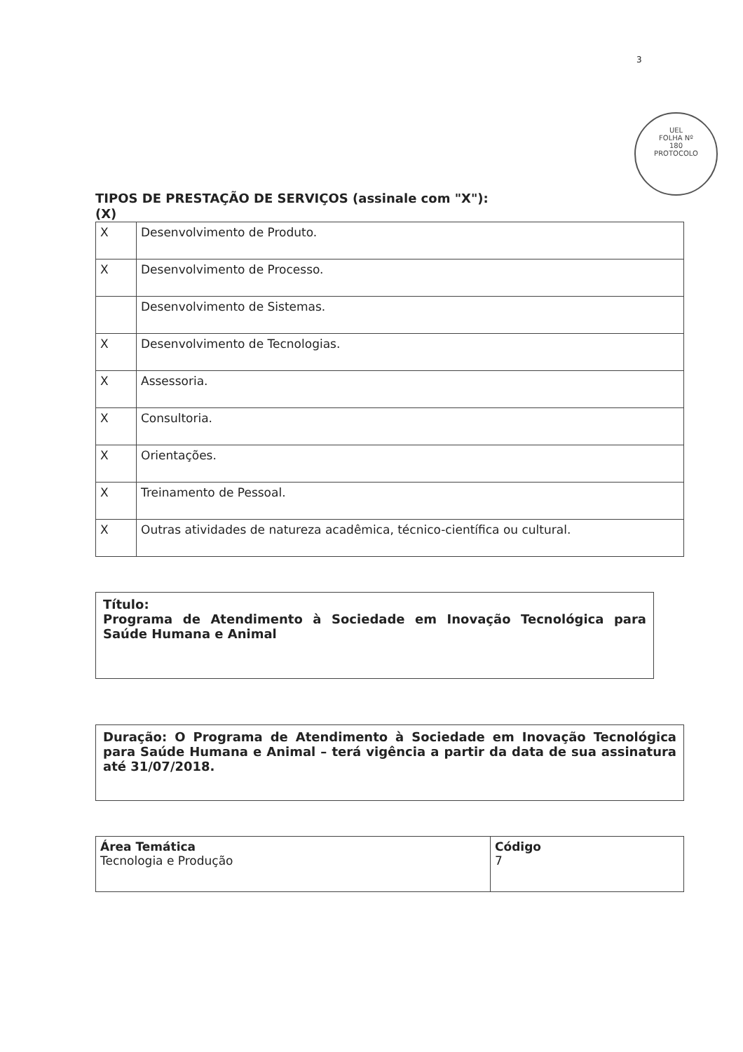3
UEL
FOLHA Nº
180
PROTOCOLO
TIPOS DE PRESTAÇÃO DE SERVIÇOS (assinale com "X"):
(X)
| X | Desenvolvimento de Produto. |
| X | Desenvolvimento de Processo. |
| | Desenvolvimento de Sistemas. |
| X | Desenvolvimento de Tecnologias. |
| X | Assessoria. |
| X | Consultoria. |
| X | Orientações. |
| X | Treinamento de Pessoal. |
| X | Outras atividades de natureza acadêmica, técnico-científica ou cultural. |
Título:
Programa de Atendimento à Sociedade em Inovação Tecnológica para Saúde Humana e Animal
Duração: O Programa de Atendimento à Sociedade em Inovação Tecnológica para Saúde Humana e Animal – terá vigência a partir da data de sua assinatura até 31/07/2018.
| Área Temática Tecnologia e Produção | Código 7 |